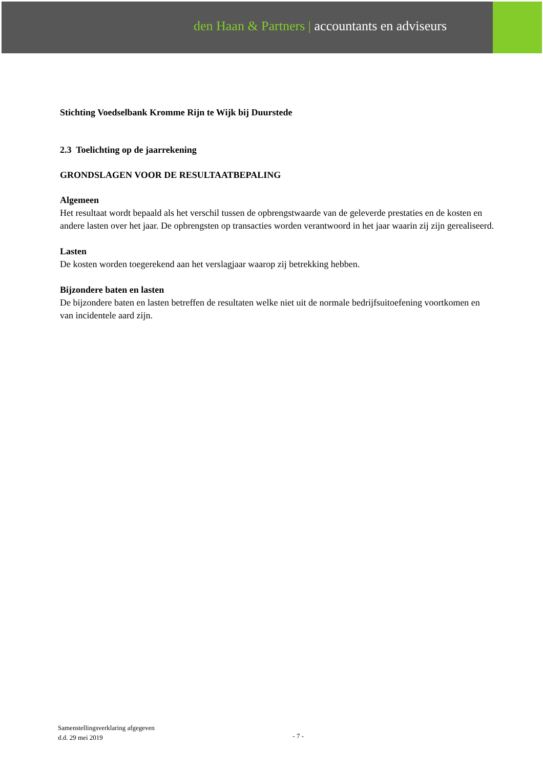den Haan & Partners | accountants en adviseurs
Stichting Voedselbank Kromme Rijn te Wijk bij Duurstede
2.3 Toelichting op de jaarrekening
GRONDSLAGEN VOOR DE RESULTAATBEPALING
Algemeen
Het resultaat wordt bepaald als het verschil tussen de opbrengstwaarde van de geleverde prestaties en de kosten en andere lasten over het jaar. De opbrengsten op transacties worden verantwoord in het jaar waarin zij zijn gerealiseerd.
Lasten
De kosten worden toegerekend aan het verslagjaar waarop zij betrekking hebben.
Bijzondere baten en lasten
De bijzondere baten en lasten betreffen de resultaten welke niet uit de normale bedrijfsuitoefening voortkomen en van incidentele aard zijn.
Samenstellingsverklaring afgegeven
d.d. 29 mei 2019
- 7 -